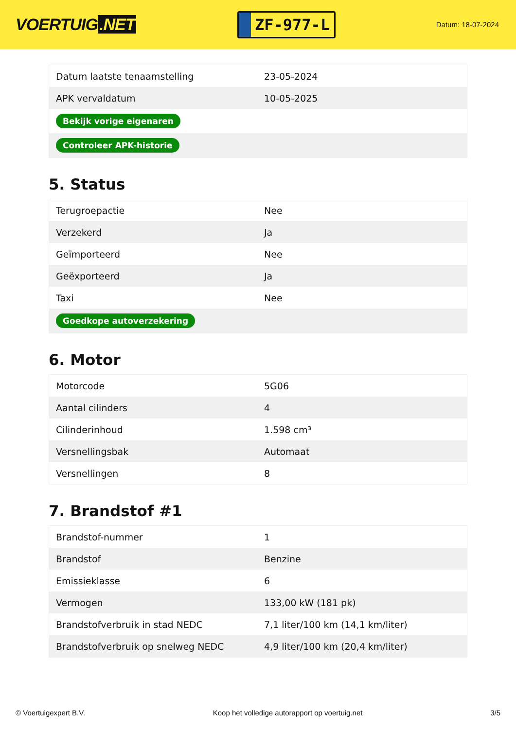VOERTUIG.NET
ZF-977-L
Datum: 18-07-2024
| Datum laatste tenaamstelling | 23-05-2024 |
| APK vervaldatum | 10-05-2025 |
| Bekijk vorige eigenaren | |
| Controleer APK-historie | |
5. Status
| Terugroepactie | Nee |
| Verzekerd | Ja |
| Geïmporteerd | Nee |
| Geëxporteerd | Ja |
| Taxi | Nee |
| Goedkope autoverzekering | |
6. Motor
| Motorcode | 5G06 |
| Aantal cilinders | 4 |
| Cilinderinhoud | 1.598 cm³ |
| Versnellingsbak | Automaat |
| Versnellingen | 8 |
7. Brandstof #1
| Brandstof-nummer | 1 |
| Brandstof | Benzine |
| Emissieklasse | 6 |
| Vermogen | 133,00 kW (181 pk) |
| Brandstofverbruik in stad NEDC | 7,1 liter/100 km (14,1 km/liter) |
| Brandstofverbruik op snelweg NEDC | 4,9 liter/100 km (20,4 km/liter) |
© Voertuigexpert B.V. Koop het volledige autorapport op voertuig.net 3/5